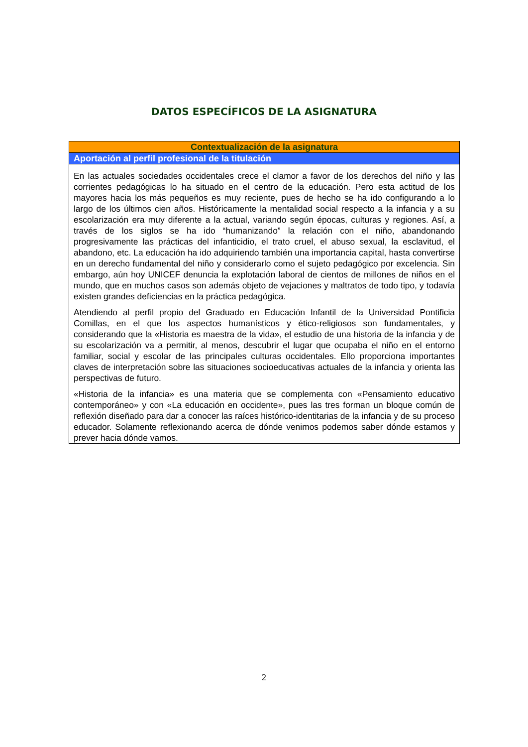DATOS ESPECÍFICOS DE LA ASIGNATURA
| Contextualización de la asignatura |
| --- |
| Aportación al perfil profesional de la titulación |
| En las actuales sociedades occidentales crece el clamor a favor de los derechos del niño y las corrientes pedagógicas lo ha situado en el centro de la educación. Pero esta actitud de los mayores hacia los más pequeños es muy reciente, pues de hecho se ha ido configurando a lo largo de los últimos cien años. Históricamente la mentalidad social respecto a la infancia y a su escolarización era muy diferente a la actual, variando según épocas, culturas y regiones. Así, a través de los siglos se ha ido “humanizando” la relación con el niño, abandonando progresivamente las prácticas del infanticidio, el trato cruel, el abuso sexual, la esclavitud, el abandono, etc. La educación ha ido adquiriendo también una importancia capital, hasta convertirse en un derecho fundamental del niño y considerarlo como el sujeto pedagógico por excelencia. Sin embargo, aún hoy UNICEF denuncia la explotación laboral de cientos de millones de niños en el mundo, que en muchos casos son además objeto de vejaciones y maltratos de todo tipo, y todavía existen grandes deficiencias en la práctica pedagógica. Atendiendo al perfil propio del Graduado en Educación Infantil de la Universidad Pontificia Comillas, en el que los aspectos humanísticos y ético-religiosos son fundamentales, y considerando que la «Historia es maestra de la vida», el estudio de una historia de la infancia y de su escolarización va a permitir, al menos, descubrir el lugar que ocupaba el niño en el entorno familiar, social y escolar de las principales culturas occidentales. Ello proporciona importantes claves de interpretación sobre las situaciones socioeducativas actuales de la infancia y orienta las perspectivas de futuro. «Historia de la infancia» es una materia que se complementa con «Pensamiento educativo contemporáneo» y con «La educación en occidente», pues las tres forman un bloque común de reflexión diseñado para dar a conocer las raíces histórico-identitarias de la infancia y de su proceso educador. Solamente reflexionando acerca de dónde venimos podemos saber dónde estamos y prever hacia dónde vamos. |
2